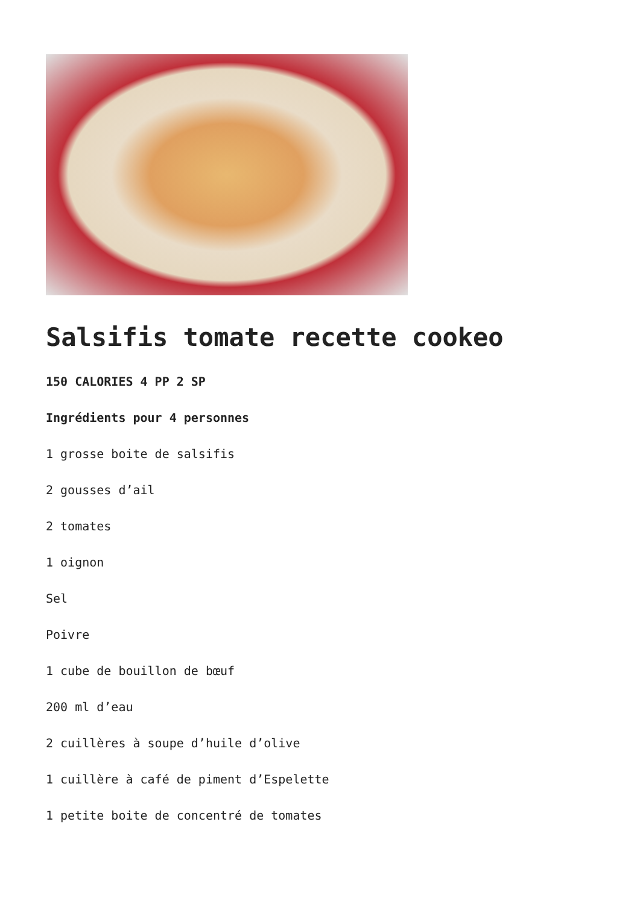Salsifis tomate recette cookeo
150 CALORIES 4 PP 2 SP
Ingrédients pour 4 personnes
1 grosse boite de salsifis
2 gousses d’ail
2 tomates
1 oignon
Sel
Poivre
1 cube de bouillon de bœuf
200 ml d’eau
2 cuillères à soupe d’huile d’olive
1 cuillère à café de piment d’Espelette
1 petite boite de concentré de tomates